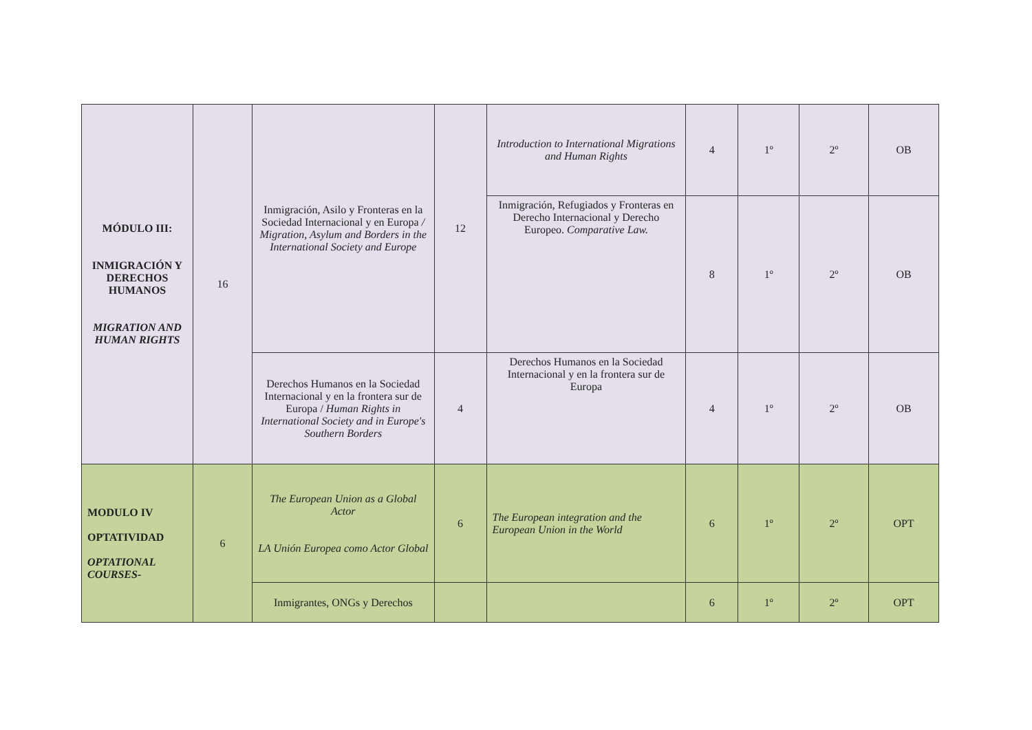| MÓDULO III: INMIGRACIÓN Y DERECHOS HUMANOS MIGRATION AND HUMAN RIGHTS | 16 | Inmigración, Asilo y Fronteras en la Sociedad Internacional y en Europa / Migration, Asylum and Borders in the International Society and Europe | 12 | Introduction to International Migrations and Human Rights | 4 | 1º | 2º | OB |
| | | | | Inmigración, Refugiados y Fronteras en Derecho Internacional y Derecho Europeo. Comparative Law. | 8 | 1º | 2º | OB |
| | | Derechos Humanos en la Sociedad Internacional y en la frontera sur de Europa / Human Rights in International Society and in Europe's Southern Borders | 4 | Derechos Humanos en la Sociedad Internacional y en la frontera sur de Europa | 4 | 1º | 2º | OB |
| MODULO IV OPTATIVIDAD OPTATIONAL COURSES- | 6 | The European Union as a Global Actor LA Unión Europea como Actor Global | 6 | The European integration and the European Union in the World | 6 | 1º | 2º | OPT |
| | | Inmigrantes, ONGs y Derechos | | | 6 | 1º | 2º | OPT |